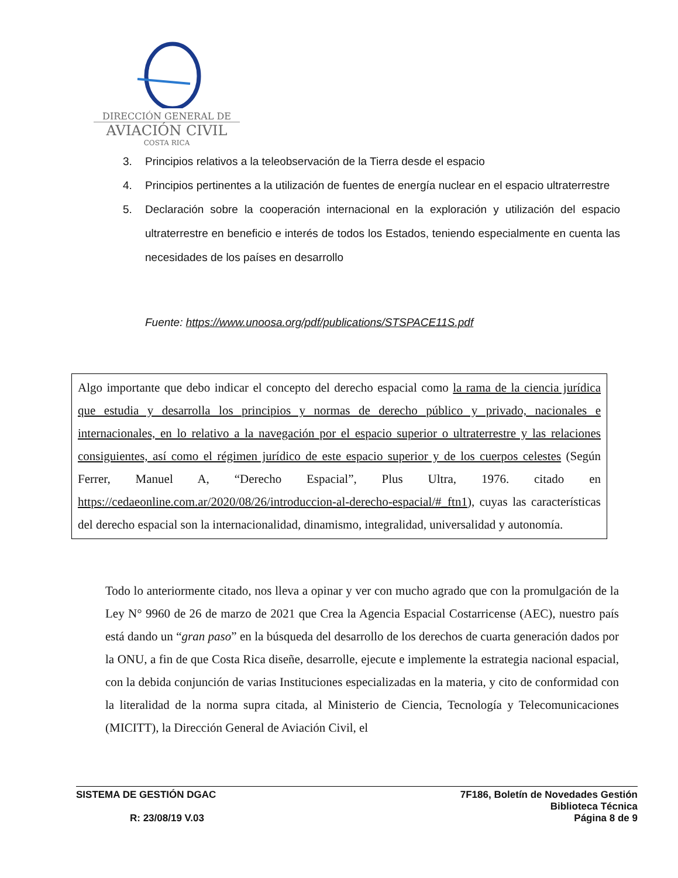DIRECCIÓN GENERAL DE
AVIACIÓN CIVIL
COSTA RICA
3. Principios relativos a la teleobservación de la Tierra desde el espacio
4. Principios pertinentes a la utilización de fuentes de energía nuclear en el espacio ultraterrestre
5. Declaración sobre la cooperación internacional en la exploración y utilización del espacio ultraterrestre en beneficio e interés de todos los Estados, teniendo especialmente en cuenta las necesidades de los países en desarrollo
Fuente: https://www.unoosa.org/pdf/publications/STSPACE11S.pdf
Algo importante que debo indicar el concepto del derecho espacial como la rama de la ciencia jurídica que estudia y desarrolla los principios y normas de derecho público y privado, nacionales e internacionales, en lo relativo a la navegación por el espacio superior o ultraterrestre y las relaciones consiguientes, así como el régimen jurídico de este espacio superior y de los cuerpos celestes (Según Ferrer, Manuel A, “Derecho Espacial”, Plus Ultra, 1976. citado en https://cedaeonline.com.ar/2020/08/26/introduccion-al-derecho-espacial/#_ftn1), cuyas las características del derecho espacial son la internacionalidad, dinamismo, integralidad, universalidad y autonomía.
Todo lo anteriormente citado, nos lleva a opinar y ver con mucho agrado que con la promulgación de la Ley N° 9960 de 26 de marzo de 2021 que Crea la Agencia Espacial Costarricense (AEC), nuestro país está dando un “gran paso” en la búsqueda del desarrollo de los derechos de cuarta generación dados por la ONU, a fin de que Costa Rica diseñe, desarrolle, ejecute e implemente la estrategia nacional espacial, con la debida conjunción de varias Instituciones especializadas en la materia, y cito de conformidad con la literalidad de la norma supra citada, al Ministerio de Ciencia, Tecnología y Telecomunicaciones (MICITT), la Dirección General de Aviación Civil, el
SISTEMA DE GESTIÓN DGAC
R: 23/08/19 V.03
7F186, Boletín de Novedades Gestión
Biblioteca Técnica
Página 8 de 9